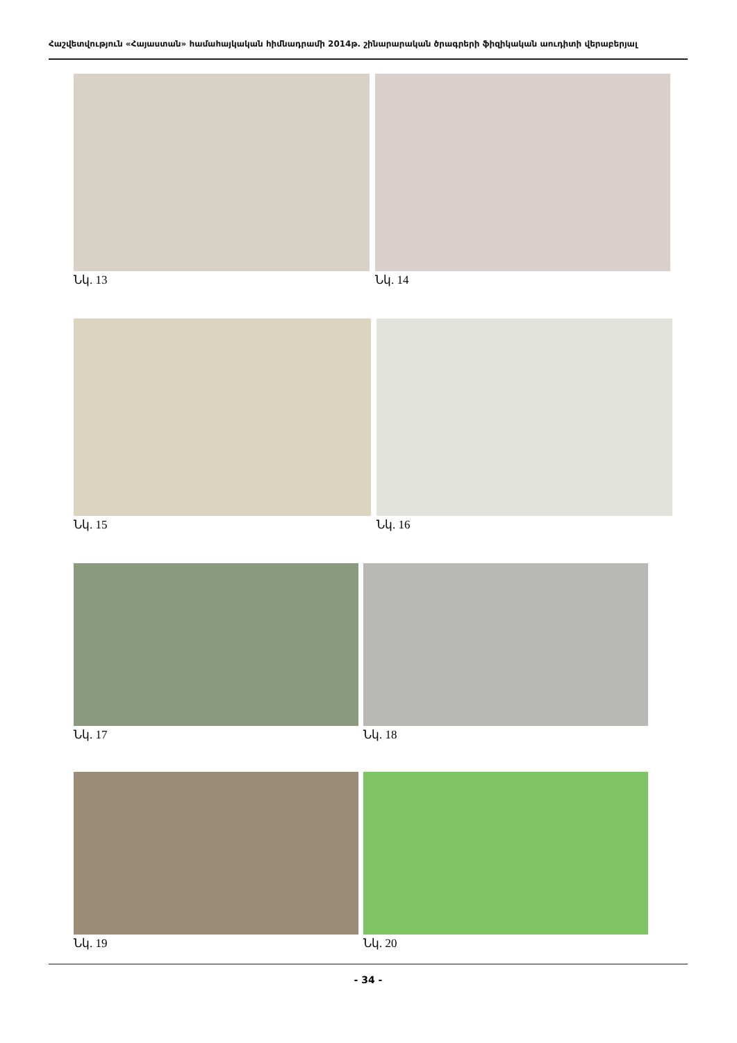Հաշվետվություն «Հայաստան» համահայկական հիմնադրամի 2014թ. շինարարական ծրագրերի ֆիզիկական աուդիտի վերաբերյալ
Նկ. 13 Նկ. 14
Նկ. 15 Նկ. 16
Նկ. 17 Նկ. 18
Նկ. 19 Նկ. 20
- 34 -